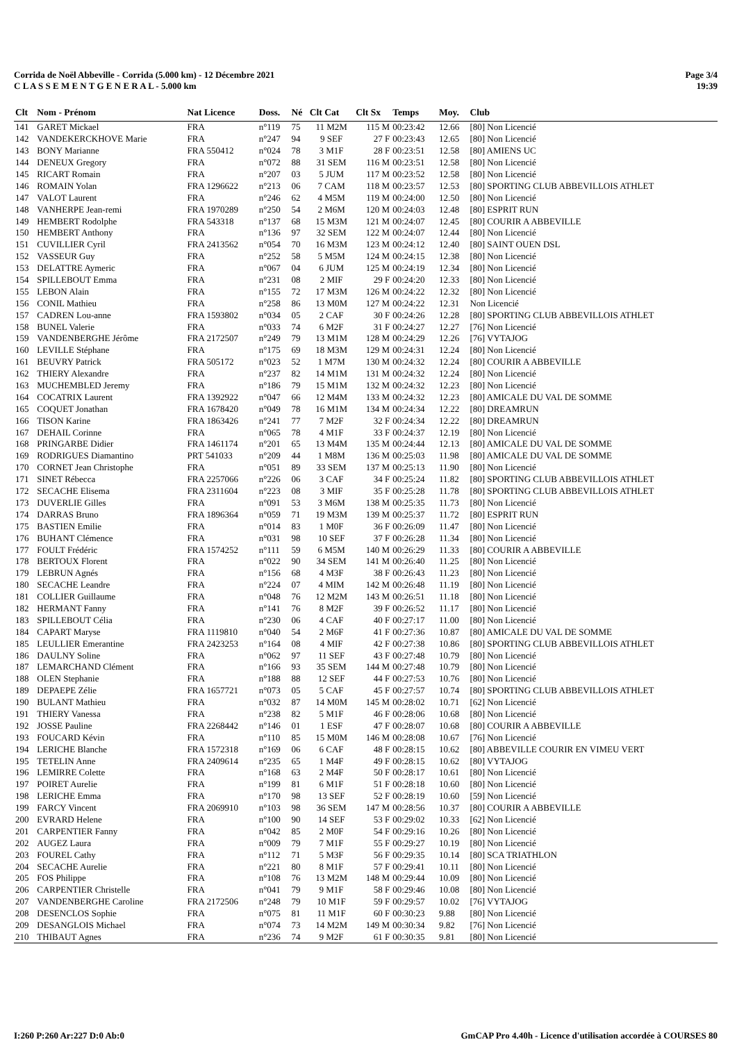Corrida de Noël Abbeville - Corrida (5.000 km) - 12 Décembre 2021
C L A S S E M E N T G E N E R A L - 5.000 km
Page 3/4
19:39
| Clt | Nom - Prénom | Nat Licence | Doss. | Né | Clt Cat | Clt Sx | Temps | Moy. | Club |
| --- | --- | --- | --- | --- | --- | --- | --- | --- | --- |
| 141 | GARET Mickael | FRA | n°119 | 75 | 11 M2M | 115 M | 00:23:42 | 12.66 | [80] Non Licencié |
| 142 | VANDEKERCKHOVE Marie | FRA | n°247 | 94 | 9 SEF | 27 F | 00:23:43 | 12.65 | [80] Non Licencié |
| 143 | BONY Marianne | FRA 550412 | n°024 | 78 | 3 M1F | 28 F | 00:23:51 | 12.58 | [80] AMIENS UC |
| 144 | DENEUX Gregory | FRA | n°072 | 88 | 31 SEM | 116 M | 00:23:51 | 12.58 | [80] Non Licencié |
| 145 | RICART Romain | FRA | n°207 | 03 | 5 JUM | 117 M | 00:23:52 | 12.58 | [80] Non Licencié |
| 146 | ROMAIN Yolan | FRA 1296622 | n°213 | 06 | 7 CAM | 118 M | 00:23:57 | 12.53 | [80] SPORTING CLUB ABBEVILLOIS ATHLET |
| 147 | VALOT Laurent | FRA | n°246 | 62 | 4 M5M | 119 M | 00:24:00 | 12.50 | [80] Non Licencié |
| 148 | VANHERPE Jean-remi | FRA 1970289 | n°250 | 54 | 2 M6M | 120 M | 00:24:03 | 12.48 | [80] ESPRIT RUN |
| 149 | HEMBERT Rodolphe | FRA 543318 | n°137 | 68 | 15 M3M | 121 M | 00:24:07 | 12.45 | [80] COURIR A ABBEVILLE |
| 150 | HEMBERT Anthony | FRA | n°136 | 97 | 32 SEM | 122 M | 00:24:07 | 12.44 | [80] Non Licencié |
| 151 | CUVILLIER Cyril | FRA 2413562 | n°054 | 70 | 16 M3M | 123 M | 00:24:12 | 12.40 | [80] SAINT OUEN DSL |
| 152 | VASSEUR Guy | FRA | n°252 | 58 | 5 M5M | 124 M | 00:24:15 | 12.38 | [80] Non Licencié |
| 153 | DELATTRE Aymeric | FRA | n°067 | 04 | 6 JUM | 125 M | 00:24:19 | 12.34 | [80] Non Licencié |
| 154 | SPILLEBOUT Emma | FRA | n°231 | 08 | 2 MIF | 29 F | 00:24:20 | 12.33 | [80] Non Licencié |
| 155 | LEBON Alain | FRA | n°155 | 72 | 17 M3M | 126 M | 00:24:22 | 12.32 | [80] Non Licencié |
| 156 | CONIL Mathieu | FRA | n°258 | 86 | 13 M0M | 127 M | 00:24:22 | 12.31 | Non Licencié |
| 157 | CADREN Lou-anne | FRA 1593802 | n°034 | 05 | 2 CAF | 30 F | 00:24:26 | 12.28 | [80] SPORTING CLUB ABBEVILLOIS ATHLET |
| 158 | BUNEL Valerie | FRA | n°033 | 74 | 6 M2F | 31 F | 00:24:27 | 12.27 | [76] Non Licencié |
| 159 | VANDENBERGHE Jérôme | FRA 2172507 | n°249 | 79 | 13 M1M | 128 M | 00:24:29 | 12.26 | [76] VYTAJOG |
| 160 | LEVILLE Stéphane | FRA | n°175 | 69 | 18 M3M | 129 M | 00:24:31 | 12.24 | [80] Non Licencié |
| 161 | BEUVRY Patrick | FRA 505172 | n°023 | 52 | 1 M7M | 130 M | 00:24:32 | 12.24 | [80] COURIR A ABBEVILLE |
| 162 | THIERY Alexandre | FRA | n°237 | 82 | 14 M1M | 131 M | 00:24:32 | 12.24 | [80] Non Licencié |
| 163 | MUCHEMBLED Jeremy | FRA | n°186 | 79 | 15 M1M | 132 M | 00:24:32 | 12.23 | [80] Non Licencié |
| 164 | COCATRIX Laurent | FRA 1392922 | n°047 | 66 | 12 M4M | 133 M | 00:24:32 | 12.23 | [80] AMICALE DU VAL DE SOMME |
| 165 | COQUET Jonathan | FRA 1678420 | n°049 | 78 | 16 M1M | 134 M | 00:24:34 | 12.22 | [80] DREAMRUN |
| 166 | TISON Karine | FRA 1863426 | n°241 | 77 | 7 M2F | 32 F | 00:24:34 | 12.22 | [80] DREAMRUN |
| 167 | DEHAIL Corinne | FRA | n°065 | 78 | 4 M1F | 33 F | 00:24:37 | 12.19 | [80] Non Licencié |
| 168 | PRINGARBE Didier | FRA 1461174 | n°201 | 65 | 13 M4M | 135 M | 00:24:44 | 12.13 | [80] AMICALE DU VAL DE SOMME |
| 169 | RODRIGUES Diamantino | PRT 541033 | n°209 | 44 | 1 M8M | 136 M | 00:25:03 | 11.98 | [80] AMICALE DU VAL DE SOMME |
| 170 | CORNET Jean Christophe | FRA | n°051 | 89 | 33 SEM | 137 M | 00:25:13 | 11.90 | [80] Non Licencié |
| 171 | SINET Rébecca | FRA 2257066 | n°226 | 06 | 3 CAF | 34 F | 00:25:24 | 11.82 | [80] SPORTING CLUB ABBEVILLOIS ATHLET |
| 172 | SECACHE Elisema | FRA 2311604 | n°223 | 08 | 3 MIF | 35 F | 00:25:28 | 11.78 | [80] SPORTING CLUB ABBEVILLOIS ATHLET |
| 173 | DUVERLIE Gilles | FRA | n°091 | 53 | 3 M6M | 138 M | 00:25:35 | 11.73 | [80] Non Licencié |
| 174 | DARRAS Bruno | FRA 1896364 | n°059 | 71 | 19 M3M | 139 M | 00:25:37 | 11.72 | [80] ESPRIT RUN |
| 175 | BASTIEN Emilie | FRA | n°014 | 83 | 1 M0F | 36 F | 00:26:09 | 11.47 | [80] Non Licencié |
| 176 | BUHANT Clémence | FRA | n°031 | 98 | 10 SEF | 37 F | 00:26:28 | 11.34 | [80] Non Licencié |
| 177 | FOULT Frédéric | FRA 1574252 | n°111 | 59 | 6 M5M | 140 M | 00:26:29 | 11.33 | [80] COURIR A ABBEVILLE |
| 178 | BERTOUX Florent | FRA | n°022 | 90 | 34 SEM | 141 M | 00:26:40 | 11.25 | [80] Non Licencié |
| 179 | LEBRUN Agnés | FRA | n°156 | 68 | 4 M3F | 38 F | 00:26:43 | 11.23 | [80] Non Licencié |
| 180 | SECACHE Leandre | FRA | n°224 | 07 | 4 MIM | 142 M | 00:26:48 | 11.19 | [80] Non Licencié |
| 181 | COLLIER Guillaume | FRA | n°048 | 76 | 12 M2M | 143 M | 00:26:51 | 11.18 | [80] Non Licencié |
| 182 | HERMANT Fanny | FRA | n°141 | 76 | 8 M2F | 39 F | 00:26:52 | 11.17 | [80] Non Licencié |
| 183 | SPILLEBOUT Célia | FRA | n°230 | 06 | 4 CAF | 40 F | 00:27:17 | 11.00 | [80] Non Licencié |
| 184 | CAPART Maryse | FRA 1119810 | n°040 | 54 | 2 M6F | 41 F | 00:27:36 | 10.87 | [80] AMICALE DU VAL DE SOMME |
| 185 | LEULLIER Emerantine | FRA 2423253 | n°164 | 08 | 4 MIF | 42 F | 00:27:38 | 10.86 | [80] SPORTING CLUB ABBEVILLOIS ATHLET |
| 186 | DAULNY Soline | FRA | n°062 | 97 | 11 SEF | 43 F | 00:27:48 | 10.79 | [80] Non Licencié |
| 187 | LEMARCHAND Clément | FRA | n°166 | 93 | 35 SEM | 144 M | 00:27:48 | 10.79 | [80] Non Licencié |
| 188 | OLEN Stephanie | FRA | n°188 | 88 | 12 SEF | 44 F | 00:27:53 | 10.76 | [80] Non Licencié |
| 189 | DEPAEPE Zélie | FRA 1657721 | n°073 | 05 | 5 CAF | 45 F | 00:27:57 | 10.74 | [80] SPORTING CLUB ABBEVILLOIS ATHLET |
| 190 | BULANT Mathieu | FRA | n°032 | 87 | 14 M0M | 145 M | 00:28:02 | 10.71 | [62] Non Licencié |
| 191 | THIERY Vanessa | FRA | n°238 | 82 | 5 M1F | 46 F | 00:28:06 | 10.68 | [80] Non Licencié |
| 192 | JOSSE Pauline | FRA 2268442 | n°146 | 01 | 1 ESF | 47 F | 00:28:07 | 10.68 | [80] COURIR A ABBEVILLE |
| 193 | FOUCARD Kévin | FRA | n°110 | 85 | 15 M0M | 146 M | 00:28:08 | 10.67 | [76] Non Licencié |
| 194 | LERICHE Blanche | FRA 1572318 | n°169 | 06 | 6 CAF | 48 F | 00:28:15 | 10.62 | [80] ABBEVILLE COURIR EN VIMEU VERT |
| 195 | TETELIN Anne | FRA 2409614 | n°235 | 65 | 1 M4F | 49 F | 00:28:15 | 10.62 | [80] VYTAJOG |
| 196 | LEMIRRE Colette | FRA | n°168 | 63 | 2 M4F | 50 F | 00:28:17 | 10.61 | [80] Non Licencié |
| 197 | POIRET Aurelie | FRA | n°199 | 81 | 6 M1F | 51 F | 00:28:18 | 10.60 | [80] Non Licencié |
| 198 | LERICHE Emma | FRA | n°170 | 98 | 13 SEF | 52 F | 00:28:19 | 10.60 | [59] Non Licencié |
| 199 | FARCY Vincent | FRA 2069910 | n°103 | 98 | 36 SEM | 147 M | 00:28:56 | 10.37 | [80] COURIR A ABBEVILLE |
| 200 | EVRARD Helene | FRA | n°100 | 90 | 14 SEF | 53 F | 00:29:02 | 10.33 | [62] Non Licencié |
| 201 | CARPENTIER Fanny | FRA | n°042 | 85 | 2 M0F | 54 F | 00:29:16 | 10.26 | [80] Non Licencié |
| 202 | AUGEZ Laura | FRA | n°009 | 79 | 7 M1F | 55 F | 00:29:27 | 10.19 | [80] Non Licencié |
| 203 | FOUREL Cathy | FRA | n°112 | 71 | 5 M3F | 56 F | 00:29:35 | 10.14 | [80] SCA TRIATHLON |
| 204 | SECACHE Aurelie | FRA | n°221 | 80 | 8 M1F | 57 F | 00:29:41 | 10.11 | [80] Non Licencié |
| 205 | FOS Philippe | FRA | n°108 | 76 | 13 M2M | 148 M | 00:29:44 | 10.09 | [80] Non Licencié |
| 206 | CARPENTIER Christelle | FRA | n°041 | 79 | 9 M1F | 58 F | 00:29:46 | 10.08 | [80] Non Licencié |
| 207 | VANDENBERGHE Caroline | FRA 2172506 | n°248 | 79 | 10 M1F | 59 F | 00:29:57 | 10.02 | [76] VYTAJOG |
| 208 | DESENCLOS Sophie | FRA | n°075 | 81 | 11 M1F | 60 F | 00:30:23 | 9.88 | [80] Non Licencié |
| 209 | DESANGLOIS Michael | FRA | n°074 | 73 | 14 M2M | 149 M | 00:30:34 | 9.82 | [76] Non Licencié |
| 210 | THIBAUT Agnes | FRA | n°236 | 74 | 9 M2F | 61 F | 00:30:35 | 9.81 | [80] Non Licencié |
I:260 P:260 Ar:227 D:0 Ab:0 GmCAP Pro 4.40h - Licence d'utilisation accordée à COURSES 80